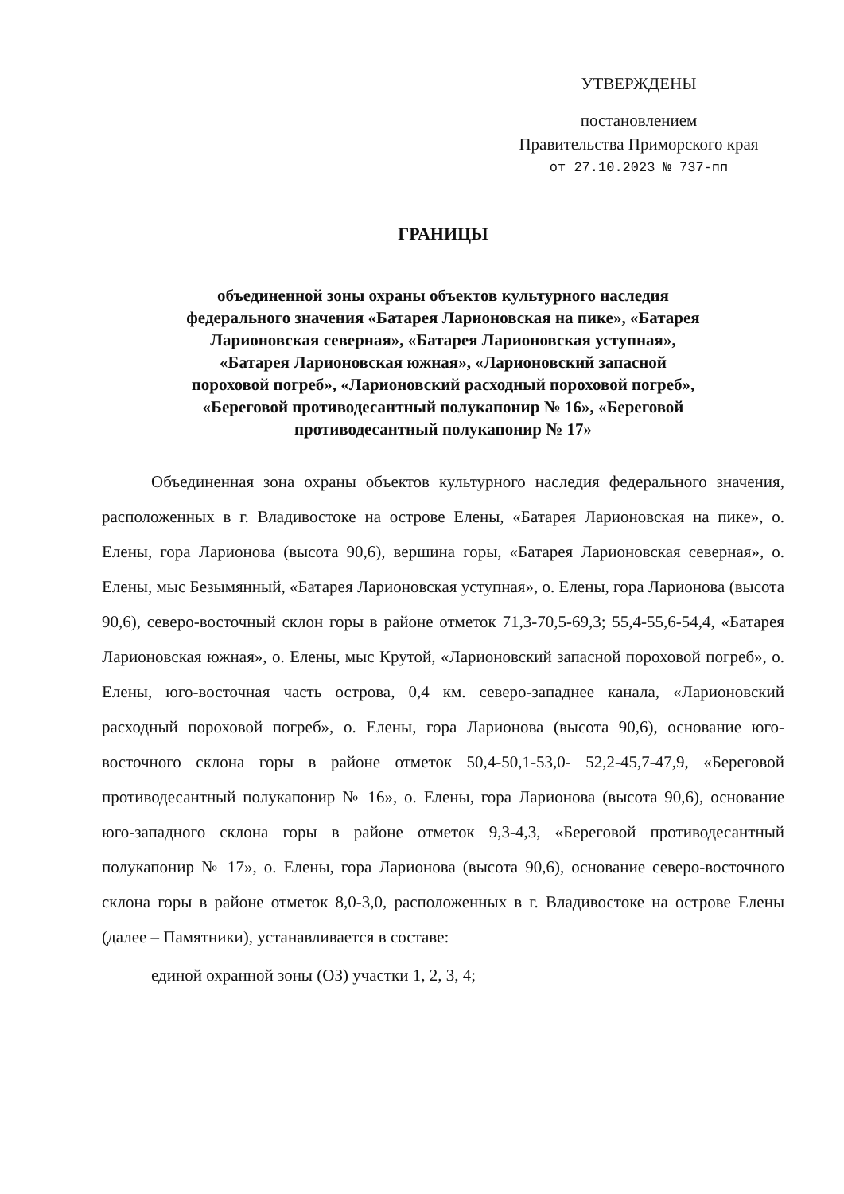УТВЕРЖДЕНЫ
постановлением
Правительства Приморского края
от 27.10.2023 № 737-пп
ГРАНИЦЫ
объединенной зоны охраны объектов культурного наследия федерального значения «Батарея Ларионовская на пике», «Батарея Ларионовская северная», «Батарея Ларионовская уступная», «Батарея Ларионовская южная», «Ларионовский запасной пороховой погреб», «Ларионовский расходный пороховой погреб», «Береговой противодесантный полукапонир № 16», «Береговой противодесантный полукапонир № 17»
Объединенная зона охраны объектов культурного наследия федерального значения, расположенных в г. Владивостоке на острове Елены, «Батарея Ларионовская на пике», о. Елены, гора Ларионова (высота 90,6), вершина горы, «Батарея Ларионовская северная», о. Елены, мыс Безымянный, «Батарея Ларионовская уступная», о. Елены, гора Ларионова (высота 90,6), северо-восточный склон горы в районе отметок 71,3-70,5-69,3; 55,4-55,6-54,4, «Батарея Ларионовская южная», о. Елены, мыс Крутой, «Ларионовский запасной пороховой погреб», о. Елены, юго-восточная часть острова, 0,4 км. северо-западнее канала, «Ларионовский расходный пороховой погреб», о. Елены, гора Ларионова (высота 90,6), основание юго-восточного склона горы в районе отметок 50,4-50,1-53,0- 52,2-45,7-47,9, «Береговой противодесантный полукапонир № 16», о. Елены, гора Ларионова (высота 90,6), основание юго-западного склона горы в районе отметок 9,3-4,3, «Береговой противодесантный полукапонир № 17», о. Елены, гора Ларионова (высота 90,6), основание северо-восточного склона горы в районе отметок 8,0-3,0, расположенных в г. Владивостоке на острове Елены (далее – Памятники), устанавливается в составе:
единой охранной зоны (ОЗ) участки 1, 2, 3, 4;